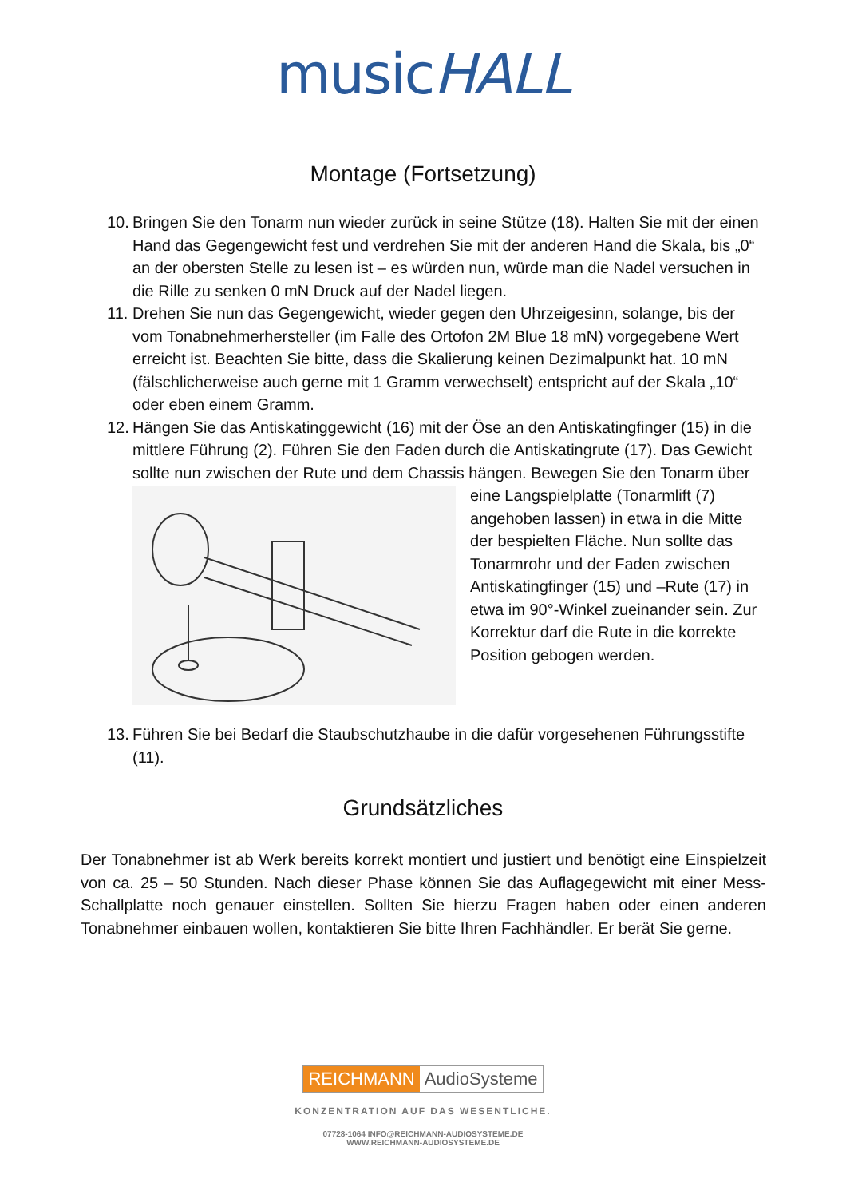musicHALL
Montage (Fortsetzung)
10. Bringen Sie den Tonarm nun wieder zurück in seine Stütze (18). Halten Sie mit der einen Hand das Gegengewicht fest und verdrehen Sie mit der anderen Hand die Skala, bis „0“ an der obersten Stelle zu lesen ist – es würden nun, würde man die Nadel versuchen in die Rille zu senken 0 mN Druck auf der Nadel liegen.
11. Drehen Sie nun das Gegengewicht, wieder gegen den Uhrzeigesinn, solange, bis der vom Tonabnehmerhersteller (im Falle des Ortofon 2M Blue 18 mN) vorgegebene Wert erreicht ist. Beachten Sie bitte, dass die Skalierung keinen Dezimalpunkt hat. 10 mN (fälschlicherweise auch gerne mit 1 Gramm verwechselt) entspricht auf der Skala „10“ oder eben einem Gramm.
12. Hängen Sie das Antiskatinggewicht (16) mit der Öse an den Antiskatingfinger (15) in die mittlere Führung (2). Führen Sie den Faden durch die Antiskatingrute (17). Das Gewicht sollte nun zwischen der Rute und dem Chassis hängen. Bewegen Sie den Tonarm über eine Langspielplatte (Tonarmlift (7) angehoben lassen) in etwa in die Mitte der bespielten Fläche. Nun sollte das Tonarmrohr und der Faden zwischen Antiskatingfinger (15) und –Rute (17) in etwa im 90°-Winkel zueinander sein. Zur Korrektur darf die Rute in die korrekte Position gebogen werden.
13. Führen Sie bei Bedarf die Staubschutzhaube in die dafür vorgesehenen Führungsstifte (11).
Grundsätzliches
Der Tonabnehmer ist ab Werk bereits korrekt montiert und justiert und benötigt eine Einspielzeit von ca. 25 – 50 Stunden. Nach dieser Phase können Sie das Auflagegewicht mit einer Mess-Schallplatte noch genauer einstellen. Sollten Sie hierzu Fragen haben oder einen anderen Tonabnehmer einbauen wollen, kontaktieren Sie bitte Ihren Fachhändler. Er berät Sie gerne.
REICHMANN AudioSysteme
KONZENTRATION AUF DAS WESENTLICHE.
07728-1064 INFO@REICHMANN-AUDIOSYSTEME.DE
WWW.REICHMANN-AUDIOSYSTEME.DE